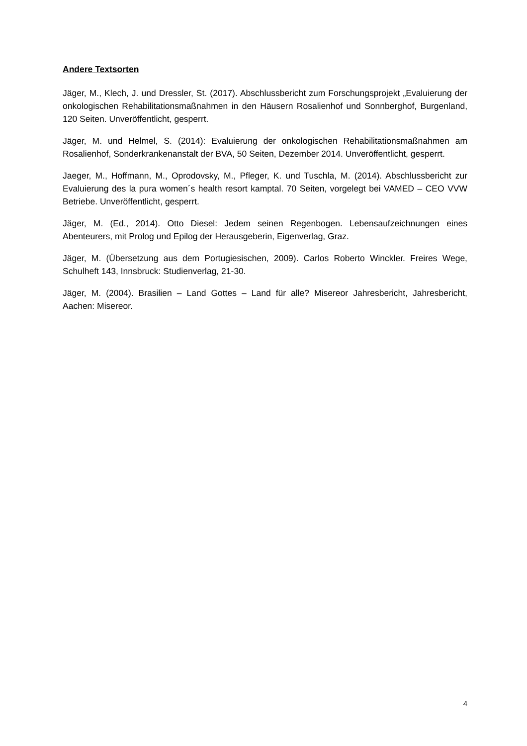Andere Textsorten
Jäger, M., Klech, J. und Dressler, St. (2017). Abschlussbericht zum Forschungsprojekt „Evaluierung der onkologischen Rehabilitationsmaßnahmen in den Häusern Rosalienhof und Sonnberghof, Burgenland, 120 Seiten. Unveröffentlicht, gesperrt.
Jäger, M. und Helmel, S. (2014): Evaluierung der onkologischen Rehabilitationsmaßnahmen am Rosalienhof, Sonderkrankenanstalt der BVA, 50 Seiten, Dezember 2014. Unveröffentlicht, gesperrt.
Jaeger, M., Hoffmann, M., Oprodovsky, M., Pfleger, K. und Tuschla, M. (2014). Abschlussbericht zur Evaluierung des la pura women´s health resort kamptal. 70 Seiten, vorgelegt bei VAMED – CEO VVW Betriebe. Unveröffentlicht, gesperrt.
Jäger, M. (Ed., 2014). Otto Diesel: Jedem seinen Regenbogen. Lebensaufzeichnungen eines Abenteurers, mit Prolog und Epilog der Herausgeberin, Eigenverlag, Graz.
Jäger, M. (Übersetzung aus dem Portugiesischen, 2009). Carlos Roberto Winckler. Freires Wege, Schulheft 143, Innsbruck: Studienverlag, 21-30.
Jäger, M. (2004). Brasilien – Land Gottes – Land für alle? Misereor Jahresbericht, Jahresbericht, Aachen: Misereor.
4